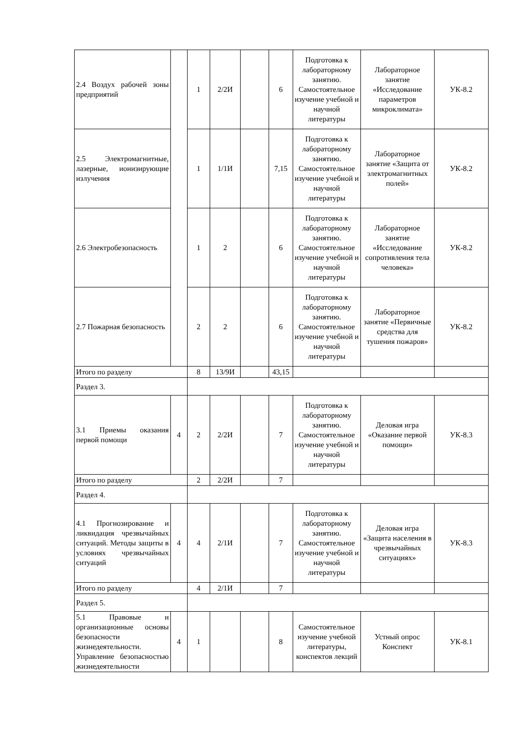| 2.4 Воздух рабочей зоны предприятий | | 1 | 2/2И | | 6 | Подготовка к лабораторному занятию. Самостоятельное изучение учебной и научной литературы | Лабораторное занятие «Исследование параметров микроклимата» | УК-8.2 |
| 2.5 Электромагнитные, лазерные, ионизирующие излучения | | 1 | 1/1И | | 7,15 | Подготовка к лабораторному занятию. Самостоятельное изучение учебной и научной литературы | Лабораторное занятие «Защита от электромагнитных полей» | УК-8.2 |
| 2.6 Электробезопасность | | 1 | 2 | | 6 | Подготовка к лабораторному занятию. Самостоятельное изучение учебной и научной литературы | Лабораторное занятие «Исследование сопротивления тела человека» | УК-8.2 |
| 2.7 Пожарная безопасность | | 2 | 2 | | 6 | Подготовка к лабораторному занятию. Самостоятельное изучение учебной и научной литературы | Лабораторное занятие «Первичные средства для тушения пожаров» | УК-8.2 |
| Итого по разделу | | 8 | 13/9И | | 43,15 | | | |
| Раздел 3. | | | | | | | | |
| 3.1 Приемы оказания первой помощи | 4 | 2 | 2/2И | | 7 | Подготовка к лабораторному занятию. Самостоятельное изучение учебной и научной литературы | Деловая игра «Оказание первой помощи» | УК-8.3 |
| Итого по разделу | | 2 | 2/2И | | 7 | | | |
| Раздел 4. | | | | | | | | |
| 4.1 Прогнозирование и ликвидация чрезвычайных ситуаций. Методы защиты в условиях чрезвычайных ситуаций | 4 | 4 | 2/1И | | 7 | Подготовка к лабораторному занятию. Самостоятельное изучение учебной и научной литературы | Деловая игра «Защита населения в чрезвычайных ситуациях» | УК-8.3 |
| Итого по разделу | | 4 | 2/1И | | 7 | | | |
| Раздел 5. | | | | | | | | |
| 5.1 Правовые и организационные основы безопасности жизнедеятельности. Управление безопасностью жизнедеятельности | 4 | 1 | | | 8 | Самостоятельное изучение учебной литературы, конспектов лекций | Устный опрос Конспект | УК-8.1 |